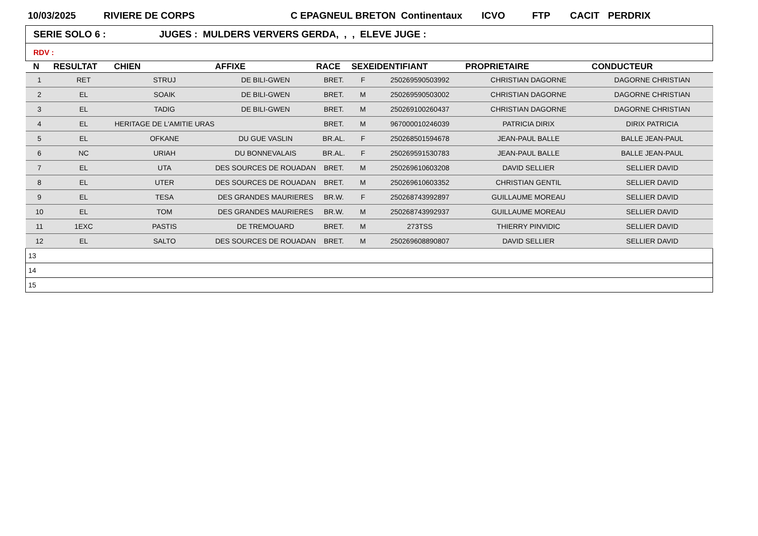10/03/2025 RIVIERE DE CORPS C EPAGNEUL BRETON Continentaux ICVO FTP CACIT PERDRIX
| SERIE SOLO 6 : JUGES : MULDERS VERVERS GERDA, , , ELEVE JUGE : |
| RDV : |
| N | RESULTAT | CHIEN | AFFIXE | RACE | SEXE | IDENTIFIANT | PROPRIETAIRE | CONDUCTEUR |
| --- | --- | --- | --- | --- | --- | --- | --- | --- |
| 1 | RET | STRUJ | DE BILI-GWEN | BRET. | F | 250269590503992 | CHRISTIAN DAGORNE | DAGORNE CHRISTIAN |
| 2 | EL | SOAIK | DE BILI-GWEN | BRET. | M | 250269590503002 | CHRISTIAN DAGORNE | DAGORNE CHRISTIAN |
| 3 | EL | TADIG | DE BILI-GWEN | BRET. | M | 250269100260437 | CHRISTIAN DAGORNE | DAGORNE CHRISTIAN |
| 4 | EL | HERITAGE DE L'AMITIE URAS | | BRET. | M | 967000010246039 | PATRICIA DIRIX | DIRIX PATRICIA |
| 5 | EL | OFKANE | DU GUE VASLIN | BR.AL. | F | 250268501594678 | JEAN-PAUL BALLE | BALLE JEAN-PAUL |
| 6 | NC | URIAH | DU BONNEVALAIS | BR.AL. | F | 250269591530783 | JEAN-PAUL BALLE | BALLE JEAN-PAUL |
| 7 | EL | UTA | DES SOURCES DE ROUADAN | BRET. | M | 250269610603208 | DAVID SELLIER | SELLIER DAVID |
| 8 | EL | UTER | DES SOURCES DE ROUADAN | BRET. | M | 250269610603352 | CHRISTIAN GENTIL | SELLIER DAVID |
| 9 | EL | TESA | DES GRANDES MAURIERES | BR.W. | F | 250268743992897 | GUILLAUME MOREAU | SELLIER DAVID |
| 10 | EL | TOM | DES GRANDES MAURIERES | BR.W. | M | 250268743992937 | GUILLAUME MOREAU | SELLIER DAVID |
| 11 | 1EXC | PASTIS | DE TREMOUARD | BRET. | M | 273TSS | THIERRY PINVIDIC | SELLIER DAVID |
| 12 | EL | SALTO | DES SOURCES DE ROUADAN | BRET. | M | 250269608890807 | DAVID SELLIER | SELLIER DAVID |
| 13 | | | | | | | | |
| 14 | | | | | | | | |
| 15 | | | | | | | | |